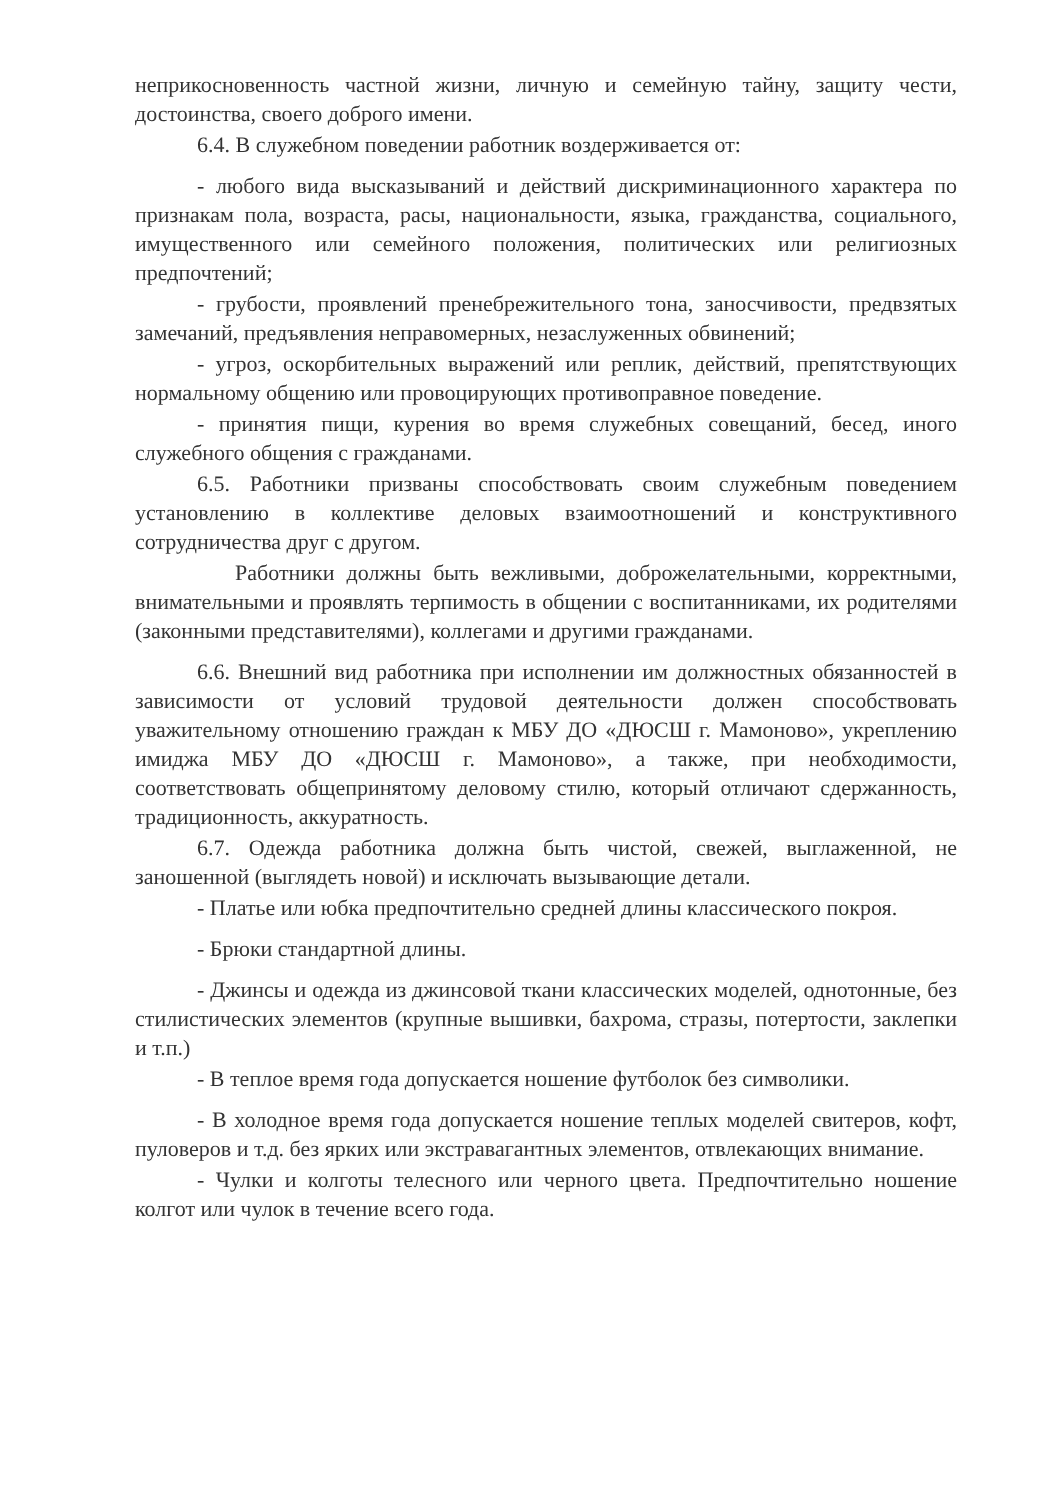неприкосновенность частной жизни, личную и семейную тайну, защиту чести, достоинства, своего доброго имени.
6.4. В служебном поведении работник воздерживается от:
- любого вида высказываний и действий дискриминационного характера по признакам пола, возраста, расы, национальности, языка, гражданства, социального, имущественного или семейного положения, политических или религиозных предпочтений;
- грубости, проявлений пренебрежительного тона, заносчивости, предвзятых замечаний, предъявления неправомерных, незаслуженных обвинений;
- угроз, оскорбительных выражений или реплик, действий, препятствующих нормальному общению или провоцирующих противоправное поведение.
- принятия пищи, курения во время служебных совещаний, бесед, иного служебного общения с гражданами.
6.5. Работники призваны способствовать своим служебным поведением установлению в коллективе деловых взаимоотношений и конструктивного сотрудничества друг с другом.
Работники должны быть вежливыми, доброжелательными, корректными, внимательными и проявлять терпимость в общении с воспитанниками, их родителями (законными представителями), коллегами и другими гражданами.
6.6. Внешний вид работника при исполнении им должностных обязанностей в зависимости от условий трудовой деятельности должен способствовать уважительному отношению граждан к МБУ ДО «ДЮСШ г. Мамоново», укреплению имиджа МБУ ДО «ДЮСШ г. Мамоново», а также, при необходимости, соответствовать общепринятому деловому стилю, который отличают сдержанность, традиционность, аккуратность.
6.7. Одежда работника должна быть чистой, свежей, выглаженной, не заношенной (выглядеть новой) и исключать вызывающие детали.
- Платье или юбка предпочтительно средней длины классического покроя.
- Брюки стандартной длины.
- Джинсы и одежда из джинсовой ткани классических моделей, однотонные, без стилистических элементов (крупные вышивки, бахрома, стразы, потертости, заклепки и т.п.)
- В теплое время года допускается ношение футболок без символики.
- В холодное время года допускается ношение теплых моделей свитеров, кофт, пуловеров и т.д. без ярких или экстравагантных элементов, отвлекающих внимание.
- Чулки и колготы телесного или черного цвета. Предпочтительно ношение колгот или чулок в течение всего года.